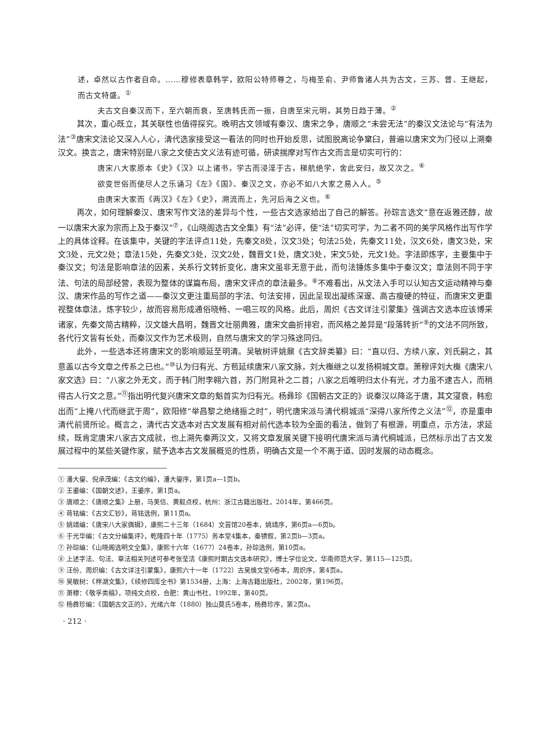述，卓然以古作者自命。……穆修表章韩学，欧阳公特师尊之，与梅圣俞、尹师鲁诸人共为古文，三苏、曾、王继起，而古文特盛。<sup>①</sup>
夫古文自秦汉而下，至六朝而衰，至唐韩氏而一振，自唐至宋元明，其势日趋于薄。<sup>②</sup>
其次，重心既立，其关联性也值得探究。晚明古文领域有秦汉、唐宋之争，唐顺之“未尝无法”的秦汉文法论与“有法为法”<sup>③</sup>唐宋文法论又深入人心，清代选家接受这一看法的同时也开始反思，试图脱离论争窠臼，普遍以唐宋文为门径以上溯秦汉文。换言之，唐宋特别是八家之文使古文义法有迹可循，研读揣摩对写作古文而言是切实可行的：
唐宋八大家原本《史》《汉》以上诸书，学古而浸淫于古，梯航绝学，舍此安归，故又次之。<sup>④</sup>
欲变世俗而使尽人之乐诵习《左》《国》、秦汉之文，亦必不如八大家之易入人。<sup>⑤</sup>
由唐宋大家而《两汉》《左》《史》，溯流而上，先河后海之义也。<sup>⑥</sup>
再次，如何理解秦汉、唐宋写作文法的差异与个性，一些古文选家给出了自己的解答。孙琮言选文“意在返雅还醇，故一以唐宋大家为宗而上及于秦汉”<sup>⑦</sup>，《山晓阁选古文全集》有“法”必评，使“法”切实可学，为二者不同的美学风格作出写作学上的具体诠释。在该集中，关键的字法评点11处，先秦文8处，汉文3处；句法25处，先秦文11处，汉文6处，唐文3处，宋文3处，元文2处；章法15处，先秦文3处，汉文2处，魏晋文1处，唐文3处，宋文5处，元文1处。字法即炼字，主要集中于秦汉文；句法是影响章法的因素，关系行文转折变化，唐宋文虽非无意于此，而句法锤炼多集中于秦汉文；章法则不同于字法、句法的局部经营，表现为整体的谋篇布局，唐宋文评点的章法最多。<sup>⑧</sup>不难看出，从文法入手可以认知古文运动精神与秦汉、唐宋作品的写作之道——秦汉文更注重局部的字法、句法安排，因此呈现出凝练深邃、高古瘦硬的特征，而唐宋文更重视整体章法，炼字较少，故而容易形成通俗晓畅、一唱三叹的风格。此后，周炽《古文详注引蒙集》强调古文选本应该博采诸家，先秦文简古精粹，汉文雄大昌明，魏晋文壮丽典雅，唐宋文曲折排宕，而风格之差异是“段落转折”<sup>⑨</sup>的文法不同所致，各代行文皆有长处，而秦汉文作为艺术极则，自然与唐宋文的学习殊途同归。
此外，一些选本还将唐宋文的影响顺延至明清。吴敏树评姚鼐《古文辞类纂》曰：“直以归、方续八家，刘氏嗣之，其意盖以古今文章之传系之已也。”<sup>⑩</sup>认为归有光、方苞延续唐宋八家文脉，刘大櫆继之以发扬桐城文章。萧穆评刘大櫆《唐宋八家文选》曰：“八家之外无文，而于韩门附李翱六首，苏门附晁补之二首；八家之后唯明归太仆有光，才力虽不逮古人，而稍得古人行文之意。”<sup>⑪</sup>指出明代复兴唐宋文章的魁首实为归有光。杨彝珍《国朝古文正的》说秦汉以降迄于唐，其文寖衰，韩愈出而“上掩八代而继武于周”，欧阳修“举昌黎之绝绪振之时”，明代唐宋派与清代桐城派“深得八家所传之义法”<sup>⑫</sup>，亦是重申清代前贤所论。概言之，清代古文选本对古文发展有相对前代选本较为全面的看法，做到了有根源，明重点，示方法，求延续，既肯定唐宋八家古文成就，也上溯先秦两汉文，又将文章发展关键下接明代唐宋派与清代桐城派，已然标示出了古文发展过程中的某些关键作家，赋予选本古文发展概览的性质，明确古文是一个不离于道、因时发展的动态概念。
① 潘大鋆、倪承茂编：《古文约编》，潘大鋆序，第1页a—1页b。
② 王鎏编：《国朝文述》，王鎏序，第1页a。
③ 唐顺之：《唐顺之集》上册，马美信、黄毅点校，杭州：浙江古籍出版社，2014年，第466页。
④ 蒋铭编：《古文汇钞》，蒋铭选例，第11页a。
⑤ 姚靖编：《唐宋八大家偶辑》，康熙二十三年（1684）文芸馆20卷本，姚靖序，第6页a—6页b。
⑥ 于光华编：《古文分编集评》，乾隆四十年（1775）务本堂4集本，秦镄叙，第2页b—3页a。
⑦ 孙琮编：《山晓阁选明文全集》，康熙十六年（1677）24卷本，孙琮选例，第10页a。
⑧ 上述字法、句法、章法相关列述可参考张莹洁《康熙时期古文选本研究》，博士学位论文，华南师范大学，第115—125页。
⑨ 汪份、周炽编：《古文详注引蒙集》，康熙六十一年（1722）古吴焕文堂6卷本，周炽序，第4页a。
⑩ 吴敏树：《柈湖文集》，《续修四库全书》第1534册，上海：上海古籍出版社，2002年，第196页。
⑪ 萧穆：《敬孚类稿》，项纯文点校，合肥：黄山书社，1992年，第40页。
⑫ 杨彝珍编：《国朝古文正的》，光绪六年（1880）独山莫氏5卷本，杨彝珍序，第2页a。
· 212 ·